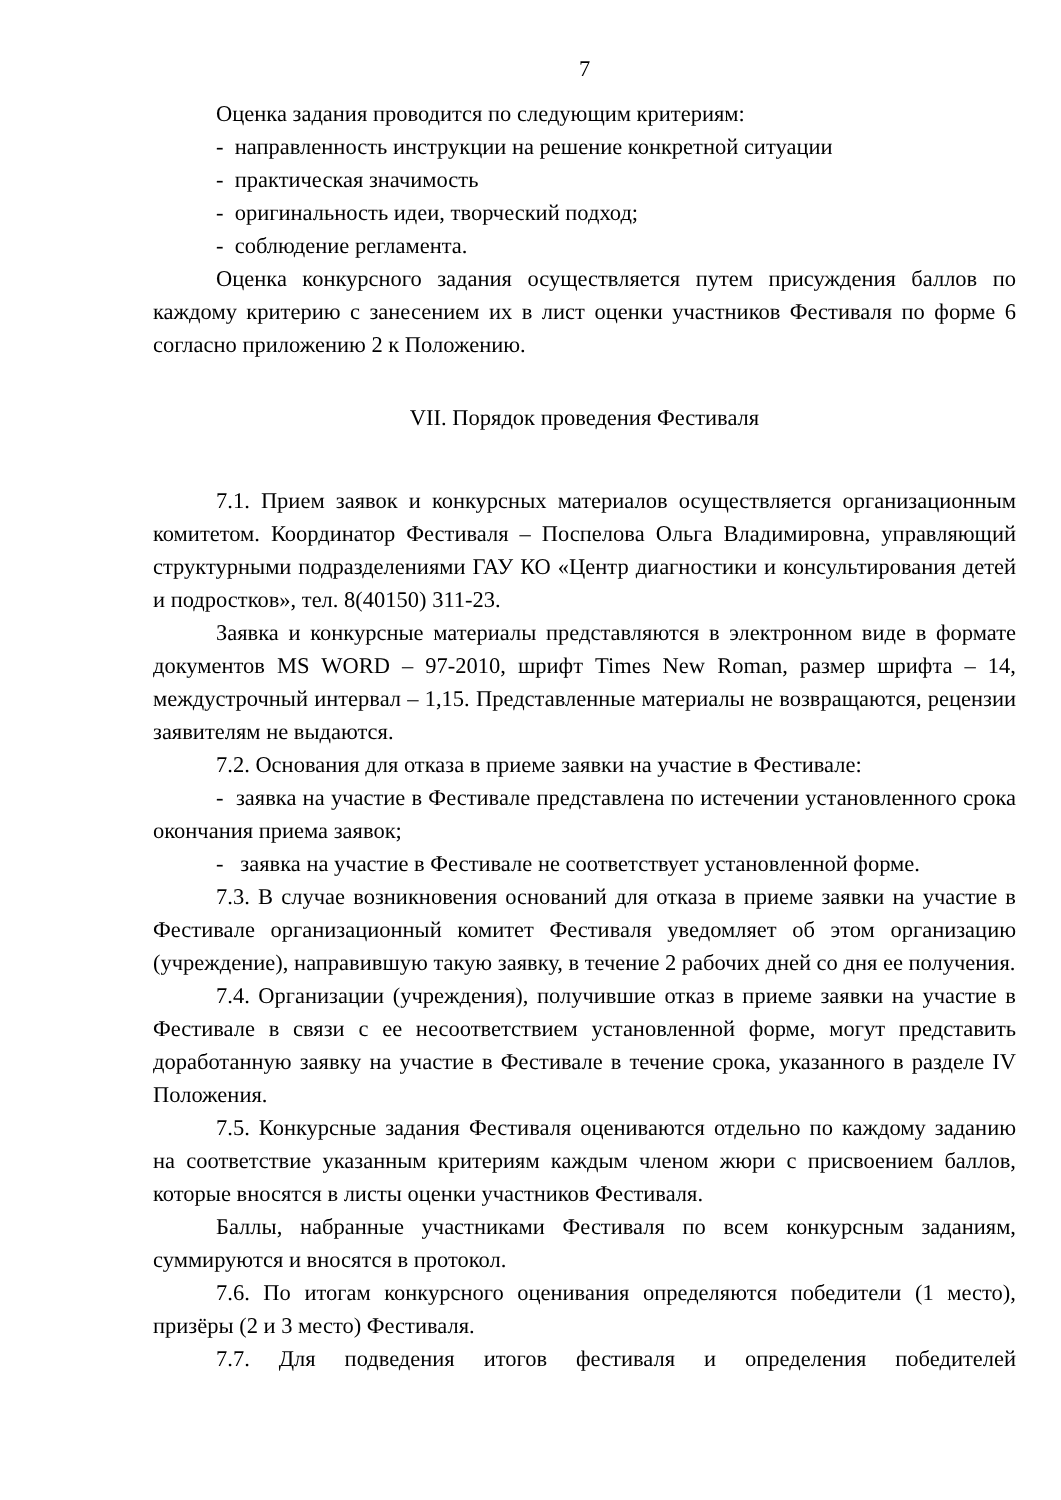7
Оценка задания проводится по следующим критериям:
- направленность инструкции на решение конкретной ситуации
- практическая значимость
- оригинальность идеи, творческий подход;
- соблюдение регламента.
Оценка конкурсного задания осуществляется путем присуждения баллов по каждому критерию с занесением их в лист оценки участников Фестиваля по форме 6 согласно приложению 2 к Положению.
VII. Порядок проведения Фестиваля
7.1. Прием заявок и конкурсных материалов осуществляется организационным комитетом. Координатор Фестиваля – Поспелова Ольга Владимировна, управляющий структурными подразделениями ГАУ КО «Центр диагностики и консультирования детей и подростков», тел. 8(40150) 311-23.
Заявка и конкурсные материалы представляются в электронном виде в формате документов MS WORD – 97-2010, шрифт Times New Roman, размер шрифта – 14, междустрочный интервал – 1,15. Представленные материалы не возвращаются, рецензии заявителям не выдаются.
7.2. Основания для отказа в приеме заявки на участие в Фестивале:
- заявка на участие в Фестивале представлена по истечении установленного срока окончания приема заявок;
- заявка на участие в Фестивале не соответствует установленной форме.
7.3. В случае возникновения оснований для отказа в приеме заявки на участие в Фестивале организационный комитет Фестиваля уведомляет об этом организацию (учреждение), направившую такую заявку, в течение 2 рабочих дней со дня ее получения.
7.4. Организации (учреждения), получившие отказ в приеме заявки на участие в Фестивале в связи с ее несоответствием установленной форме, могут представить доработанную заявку на участие в Фестивале в течение срока, указанного в разделе IV Положения.
7.5. Конкурсные задания Фестиваля оцениваются отдельно по каждому заданию на соответствие указанным критериям каждым членом жюри с присвоением баллов, которые вносятся в листы оценки участников Фестиваля.
Баллы, набранные участниками Фестиваля по всем конкурсным заданиям, суммируются и вносятся в протокол.
7.6. По итогам конкурсного оценивания определяются победители (1 место), призёры (2 и 3 место) Фестиваля.
7.7. Для подведения итогов фестиваля и определения победителей